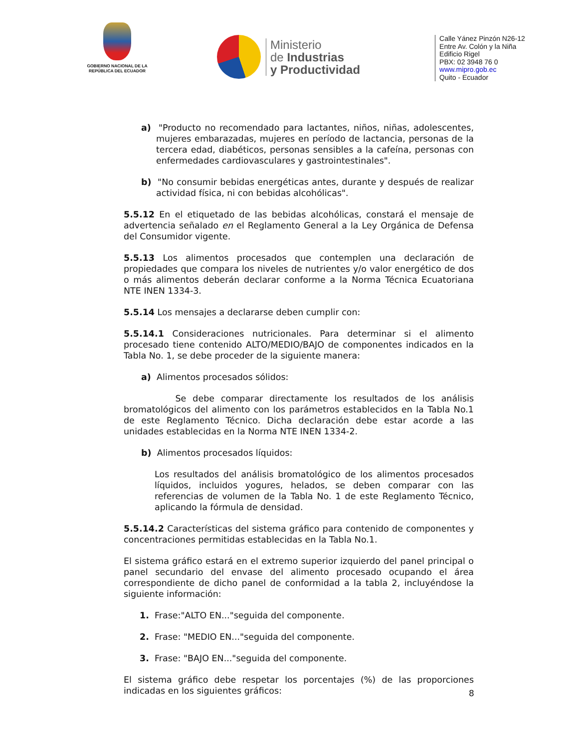GOBIERNO NACIONAL DE LA
REPÚBLICA DEL ECUADOR
Ministerio
de Industrias
y Productividad
Calle Yánez Pinzón N26-12
Entre Av. Colón y la Niña
Edificio Rigel
PBX: 02 3948 76 0
www.mipro.gob.ec
Quito - Ecuador
a) "Producto no recomendado para lactantes, niños, niñas, adolescentes, mujeres embarazadas, mujeres en período de lactancia, personas de la tercera edad, diabéticos, personas sensibles a la cafeína, personas con enfermedades cardiovasculares y gastrointestinales".
b) "No consumir bebidas energéticas antes, durante y después de realizar actividad física, ni con bebidas alcohólicas".
5.5.12 En el etiquetado de las bebidas alcohólicas, constará el mensaje de advertencia señalado en el Reglamento General a la Ley Orgánica de Defensa del Consumidor vigente.
5.5.13 Los alimentos procesados que contemplen una declaración de propiedades que compara los niveles de nutrientes y/o valor energético de dos o más alimentos deberán declarar conforme a la Norma Técnica Ecuatoriana NTE INEN 1334-3.
5.5.14 Los mensajes a declararse deben cumplir con:
5.5.14.1 Consideraciones nutricionales. Para determinar si el alimento procesado tiene contenido ALTO/MEDIO/BAJO de componentes indicados en la Tabla No. 1, se debe proceder de la siguiente manera:
a) Alimentos procesados sólidos:
Se debe comparar directamente los resultados de los análisis bromatológicos del alimento con los parámetros establecidos en la Tabla No.1 de este Reglamento Técnico. Dicha declaración debe estar acorde a las unidades establecidas en la Norma NTE INEN 1334-2.
b) Alimentos procesados líquidos:
Los resultados del análisis bromatológico de los alimentos procesados líquidos, incluidos yogures, helados, se deben comparar con las referencias de volumen de la Tabla No. 1 de este Reglamento Técnico, aplicando la fórmula de densidad.
5.5.14.2 Características del sistema gráfico para contenido de componentes y concentraciones permitidas establecidas en la Tabla No.1.
El sistema gráfico estará en el extremo superior izquierdo del panel principal o panel secundario del envase del alimento procesado ocupando el área correspondiente de dicho panel de conformidad a la tabla 2, incluyéndose la siguiente información:
1. Frase:"ALTO EN..."seguida del componente.
2. Frase: "MEDIO EN..."seguida del componente.
3. Frase: "BAJO EN..."seguida del componente.
El sistema gráfico debe respetar los porcentajes (%) de las proporciones indicadas en los siguientes gráficos:
8